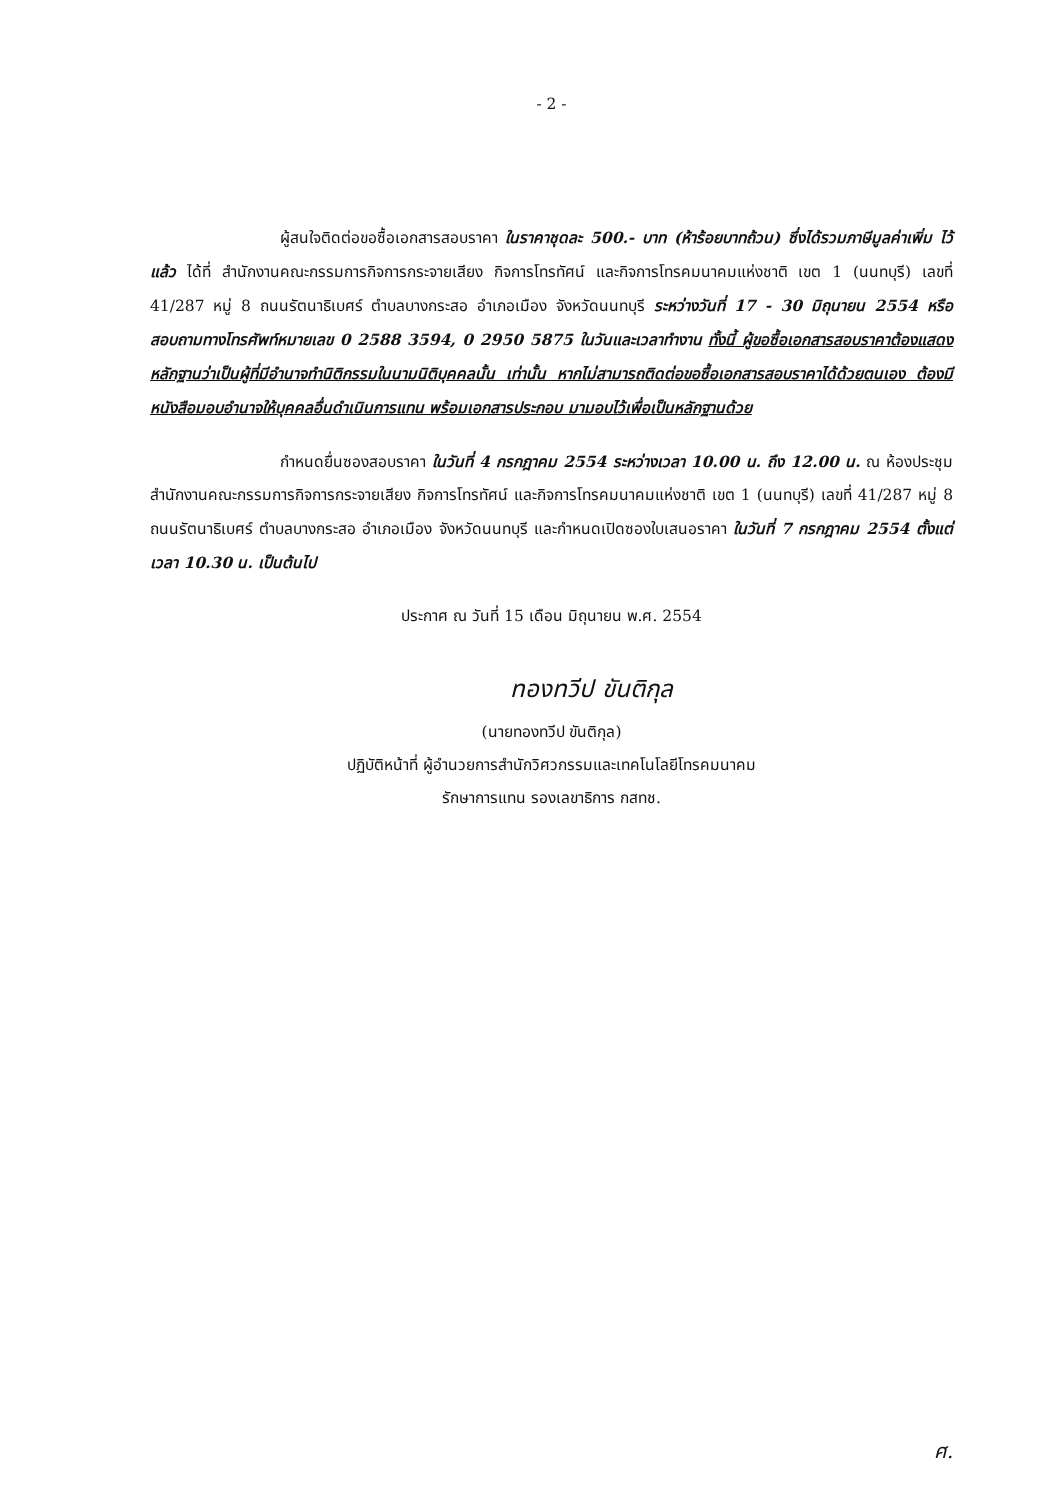- 2 -
ผู้สนใจติดต่อขอซื้อเอกสารสอบราคา ในราคาชุดละ 500.- บาท (ห้าร้อยบาทถ้วน) ซึ่งได้รวมภาษีมูลค่าเพิ่ม ไว้แล้ว ได้ที่ สำนักงานคณะกรรมการกิจการกระจายเสียง กิจการโทรทัศน์ และกิจการโทรคมนาคมแห่งชาติ เขต 1 (นนทบุรี) เลขที่ 41/287 หมู่ 8 ถนนรัตนาธิเบศร์ ตำบลบางกระสอ อำเภอเมือง จังหวัดนนทบุรี ระหว่างวันที่ 17 - 30 มิถุนายน 2554 หรือสอบถามทางโทรศัพท์หมายเลข 0 2588 3594, 0 2950 5875 ในวันและเวลาทำงาน ทั้งนี้ ผู้ขอซื้อเอกสารสอบราคาต้องแสดงหลักฐานว่าเป็นผู้ที่มีอำนาจทำนิติกรรมในนามนิติบุคคลนั้น เท่านั้น หากไม่สามารถติดต่อขอซื้อเอกสารสอบราคาได้ด้วยตนเอง ต้องมีหนังสือมอบอำนาจให้บุคคลอื่นดำเนินการแทน พร้อมเอกสารประกอบ มามอบไว้เพื่อเป็นหลักฐานด้วย
กำหนดยื่นซองสอบราคา ในวันที่ 4 กรกฎาคม 2554 ระหว่างเวลา 10.00 น. ถึง 12.00 น. ณ ห้องประชุม สำนักงานคณะกรรมการกิจการกระจายเสียง กิจการโทรทัศน์ และกิจการโทรคมนาคมแห่งชาติ เขต 1 (นนทบุรี) เลขที่ 41/287 หมู่ 8 ถนนรัตนาธิเบศร์ ตำบลบางกระสอ อำเภอเมือง จังหวัดนนทบุรี และกำหนดเปิดซองใบเสนอราคา ในวันที่ 7 กรกฎาคม 2554 ตั้งแต่เวลา 10.30 น. เป็นต้นไป
ประกาศ ณ วันที่ 15 เดือน มิถุนายน พ.ศ. 2554
ทองทวีป ขันติกุล
(นายทองทวีป ขันติกุล)
ปฏิบัติหน้าที่ ผู้อำนวยการสำนักวิศวกรรมและเทคโนโลยีโทรคมนาคม
รักษาการแทน รองเลขาธิการ กสทช.
ศ.